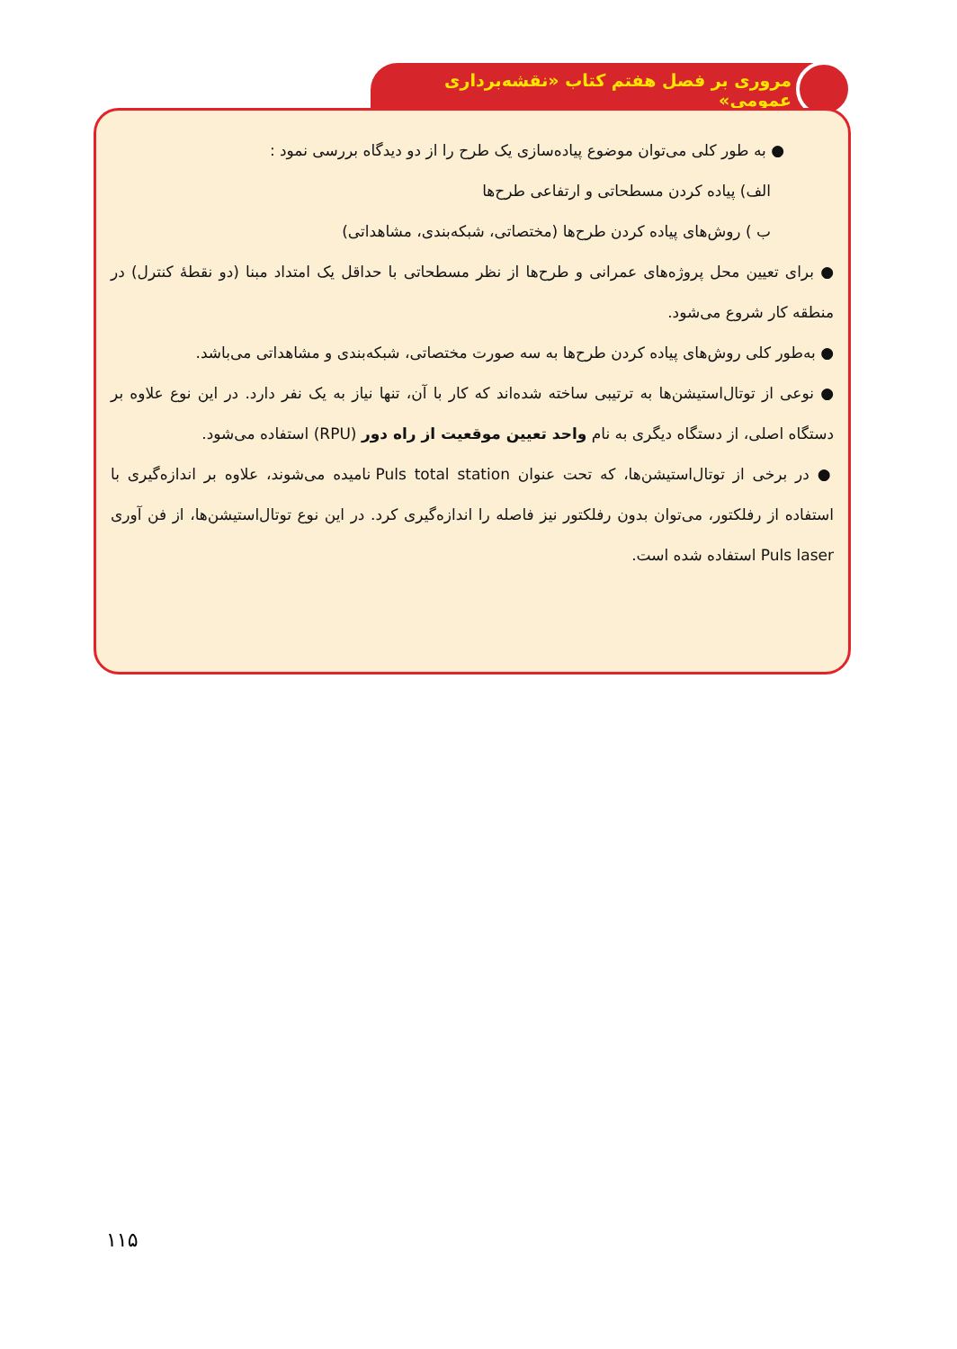مروری بر فصل هفتم کتاب «نقشه‌برداری عمومی»
● به طور کلی می‌توان موضوع پیاده‌سازی یک طرح را از دو دیدگاه بررسی نمود :
الف) پیاده کردن مسطحاتی و ارتفاعی طرح‌ها
ب ) روش‌های پیاده کردن طرح‌ها (مختصاتی، شبکه‌بندی، مشاهداتی)
● برای تعیین محل پروژه‌های عمرانی و طرح‌ها از نظر مسطحاتی با حداقل یک امتداد مبنا (دو نقطهٔ کنترل) در منطقه کار شروع می‌شود.
● به‌طور کلی روش‌های پیاده کردن طرح‌ها به سه صورت مختصاتی، شبکه‌بندی و مشاهداتی می‌باشد.
● نوعی از توتال‌استیشن‌ها به ترتیبی ساخته شده‌اند که کار با آن، تنها نیاز به یک نفر دارد. در این نوع علاوه بر دستگاه اصلی، از دستگاه دیگری به نام واحد تعیین موقعیت از راه دور (RPU) استفاده می‌شود.
● در برخی از توتال‌استیشن‌ها، که تحت عنوان Puls total station نامیده می‌شوند، علاوه بر اندازه‌گیری با استفاده از رفلکتور، می‌توان بدون رفلکتور نیز فاصله را اندازه‌گیری کرد. در این نوع توتال‌استیشن‌ها، از فن آوری Puls laser استفاده شده است.
۱۱۵